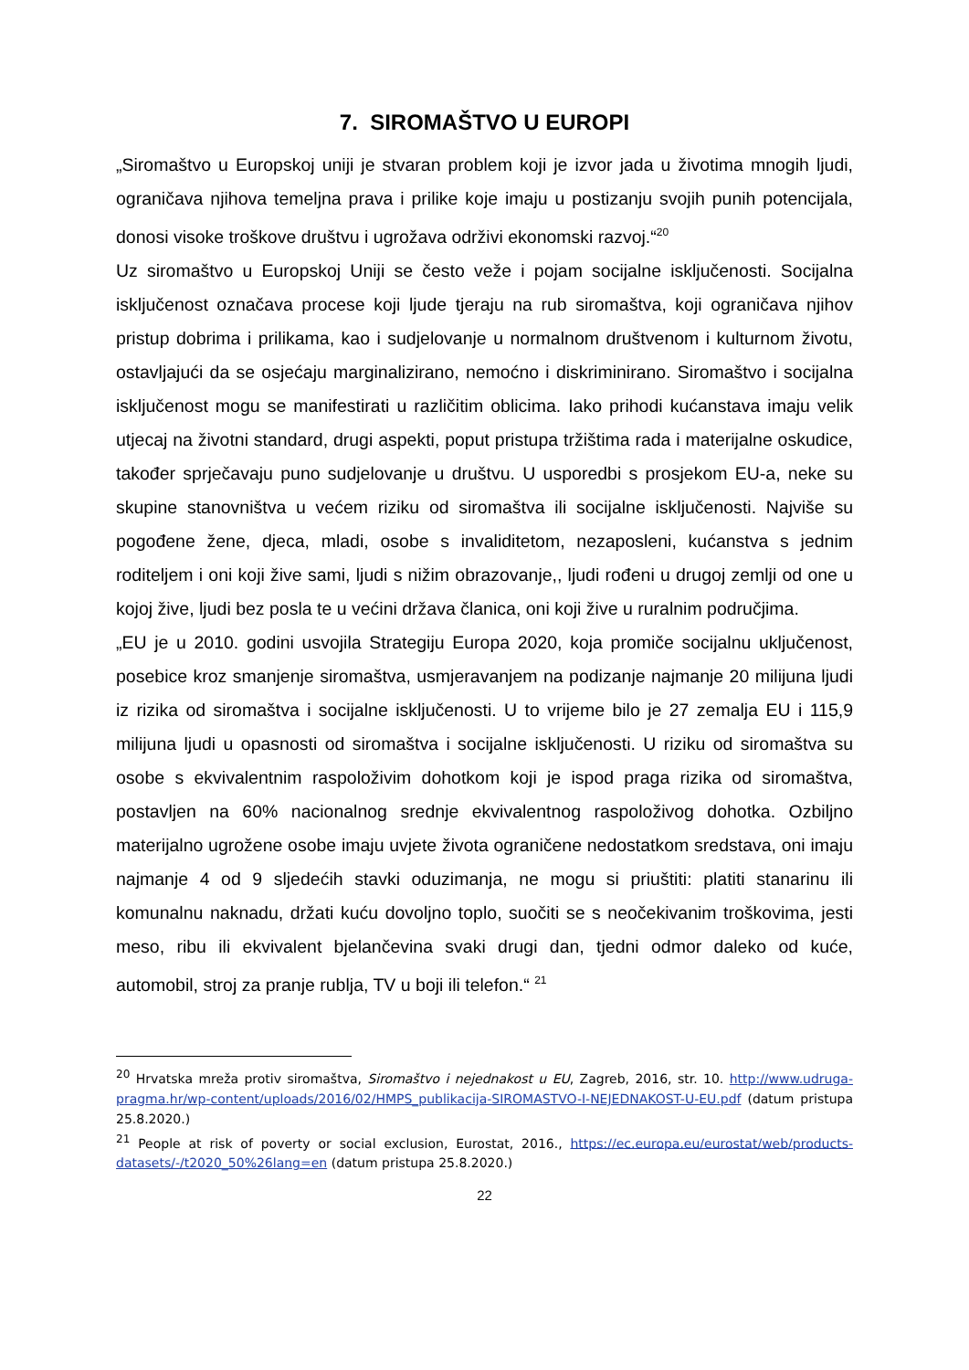7. SIROMAŠTVO U EUROPI
„Siromaštvo u Europskoj uniji je stvaran problem koji je izvor jada u životima mnogih ljudi, ograničava njihova temeljna prava i prilike koje imaju u postizanju svojih punih potencijala, donosi visoke troškove društvu i ugrožava održivi ekonomski razvoj.“<sup>20</sup>
Uz siromaštvo u Europskoj Uniji se često veže i pojam socijalne isključenosti. Socijalna isključenost označava procese koji ljude tjeraju na rub siromaštva, koji ograničava njihov pristup dobrima i prilikama, kao i sudjelovanje u normalnom društvenom i kulturnom životu, ostavljajući da se osjećaju marginalizirano, nemoćno i diskriminirano. Siromaštvo i socijalna isključenost mogu se manifestirati u različitim oblicima. Iako prihodi kućanstava imaju velik utjecaj na životni standard, drugi aspekti, poput pristupa tržištima rada i materijalne oskudice, također sprječavaju puno sudjelovanje u društvu. U usporedbi s prosjekom EU-a, neke su skupine stanovništva u većem riziku od siromaštva ili socijalne isključenosti. Najviše su pogođene žene, djeca, mladi, osobe s invaliditetom, nezaposleni, kućanstva s jednim roditeljem i oni koji žive sami, ljudi s nižim obrazovanje,, ljudi rođeni u drugoj zemlji od one u kojoj žive, ljudi bez posla te u većini država članica, oni koji žive u ruralnim područjima.
„EU je u 2010. godini usvojila Strategiju Europa 2020, koja promiče socijalnu uključenost, posebice kroz smanjenje siromaštva, usmjeravanjem na podizanje najmanje 20 milijuna ljudi iz rizika od siromaštva i socijalne isključenosti. U to vrijeme bilo je 27 zemalja EU i 115,9 milijuna ljudi u opasnosti od siromaštva i socijalne isključenosti. U riziku od siromaštva su osobe s ekvivalentnim raspoloživim dohotkom koji je ispod praga rizika od siromaštva, postavljen na 60% nacionalnog srednje ekvivalentnog raspoloživog dohotka. Ozbiljno materijalno ugrožene osobe imaju uvjete života ograničene nedostatkom sredstava, oni imaju najmanje 4 od 9 sljedećih stavki oduzimanja, ne mogu si priuštiti: platiti stanarinu ili komunalnu naknadu, držati kuću dovoljno toplo, suočiti se s neočekivanim troškovima, jesti meso, ribu ili ekvivalent bjelančevina svaki drugi dan, tjedni odmor daleko od kuće, automobil, stroj za pranje rublja, TV u boji ili telefon.“ <sup>21</sup>
<sup>20</sup> Hrvatska mreža protiv siromaštva, Siromaštvo i nejednakost u EU, Zagreb, 2016, str. 10. http://www.udruga-pragma.hr/wp-content/uploads/2016/02/HMPS_publikacija-SIROMASTVO-I-NEJEDNAKOST-U-EU.pdf (datum pristupa 25.8.2020.)
<sup>21</sup> People at risk of poverty or social exclusion, Eurostat, 2016., https://ec.europa.eu/eurostat/web/products-datasets/-/t2020_50%26lang=en (datum pristupa 25.8.2020.)
22